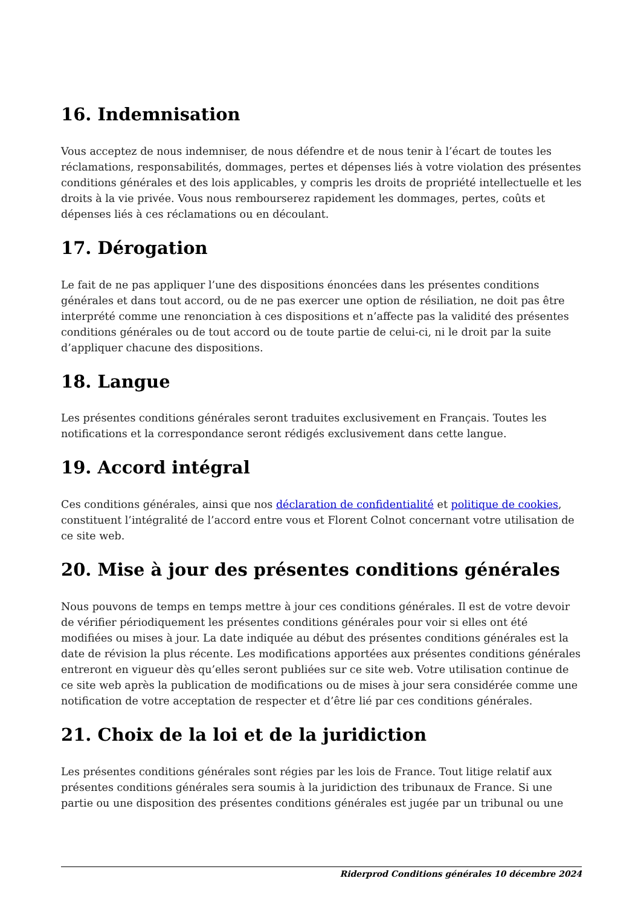16. Indemnisation
Vous acceptez de nous indemniser, de nous défendre et de nous tenir à l’écart de toutes les réclamations, responsabilités, dommages, pertes et dépenses liés à votre violation des présentes conditions générales et des lois applicables, y compris les droits de propriété intellectuelle et les droits à la vie privée. Vous nous rembourserez rapidement les dommages, pertes, coûts et dépenses liés à ces réclamations ou en découlant.
17. Dérogation
Le fait de ne pas appliquer l’une des dispositions énoncées dans les présentes conditions générales et dans tout accord, ou de ne pas exercer une option de résiliation, ne doit pas être interprété comme une renonciation à ces dispositions et n’affecte pas la validité des présentes conditions générales ou de tout accord ou de toute partie de celui-ci, ni le droit par la suite d’appliquer chacune des dispositions.
18. Langue
Les présentes conditions générales seront traduites exclusivement en Français. Toutes les notifications et la correspondance seront rédigés exclusivement dans cette langue.
19. Accord intégral
Ces conditions générales, ainsi que nos déclaration de confidentialité et politique de cookies, constituent l’intégralité de l’accord entre vous et Florent Colnot concernant votre utilisation de ce site web.
20. Mise à jour des présentes conditions générales
Nous pouvons de temps en temps mettre à jour ces conditions générales. Il est de votre devoir de vérifier périodiquement les présentes conditions générales pour voir si elles ont été modifiées ou mises à jour. La date indiquée au début des présentes conditions générales est la date de révision la plus récente. Les modifications apportées aux présentes conditions générales entreront en vigueur dès qu’elles seront publiées sur ce site web. Votre utilisation continue de ce site web après la publication de modifications ou de mises à jour sera considérée comme une notification de votre acceptation de respecter et d’être lié par ces conditions générales.
21. Choix de la loi et de la juridiction
Les présentes conditions générales sont régies par les lois de France. Tout litige relatif aux présentes conditions générales sera soumis à la juridiction des tribunaux de France. Si une partie ou une disposition des présentes conditions générales est jugée par un tribunal ou une
Riderprod Conditions générales 10 décembre 2024